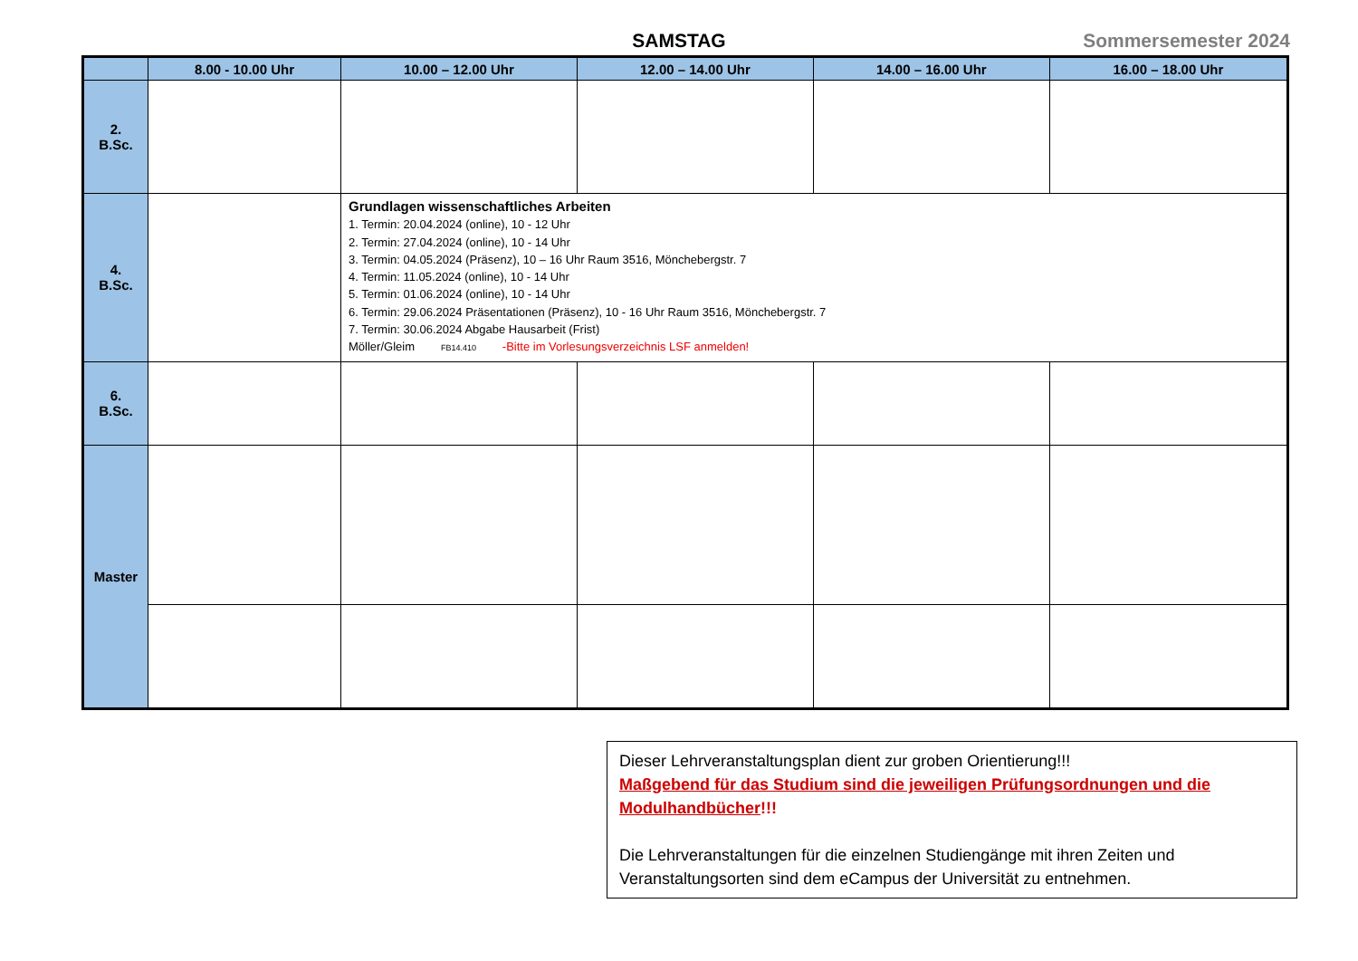SAMSTAG Sommersemester 2024
| | 8.00 - 10.00 Uhr | 10.00 – 12.00 Uhr | 12.00 – 14.00 Uhr | 14.00 – 16.00 Uhr | 16.00 – 18.00 Uhr |
| --- | --- | --- | --- | --- | --- |
| 2. B.Sc. | | | | | |
| 4. B.Sc. | | Grundlagen wissenschaftliches Arbeiten 1. Termin: 20.04.2024 (online), 10 - 12 Uhr 2. Termin: 27.04.2024 (online), 10 - 14 Uhr 3. Termin: 04.05.2024 (Präsenz), 10 – 16 Uhr Raum 3516, Mönchebergstr. 7 4. Termin: 11.05.2024 (online), 10 - 14 Uhr 5. Termin: 01.06.2024 (online), 10 - 14 Uhr 6. Termin: 29.06.2024 Präsentationen (Präsenz), 10 - 16 Uhr Raum 3516, Mönchebergstr. 7 7. Termin: 30.06.2024 Abgabe Hausarbeit (Frist) Möller/Gleim FB14.410 -Bitte im Vorlesungsverzeichnis LSF anmelden! | | | |
| 6. B.Sc. | | | | | |
| Master | | | | | |
Dieser Lehrveranstaltungsplan dient zur groben Orientierung!!!
Maßgebend für das Studium sind die jeweiligen Prüfungsordnungen und die Modulhandbücher!!!
Die Lehrveranstaltungen für die einzelnen Studiengänge mit ihren Zeiten und Veranstaltungsorten sind dem eCampus der Universität zu entnehmen.